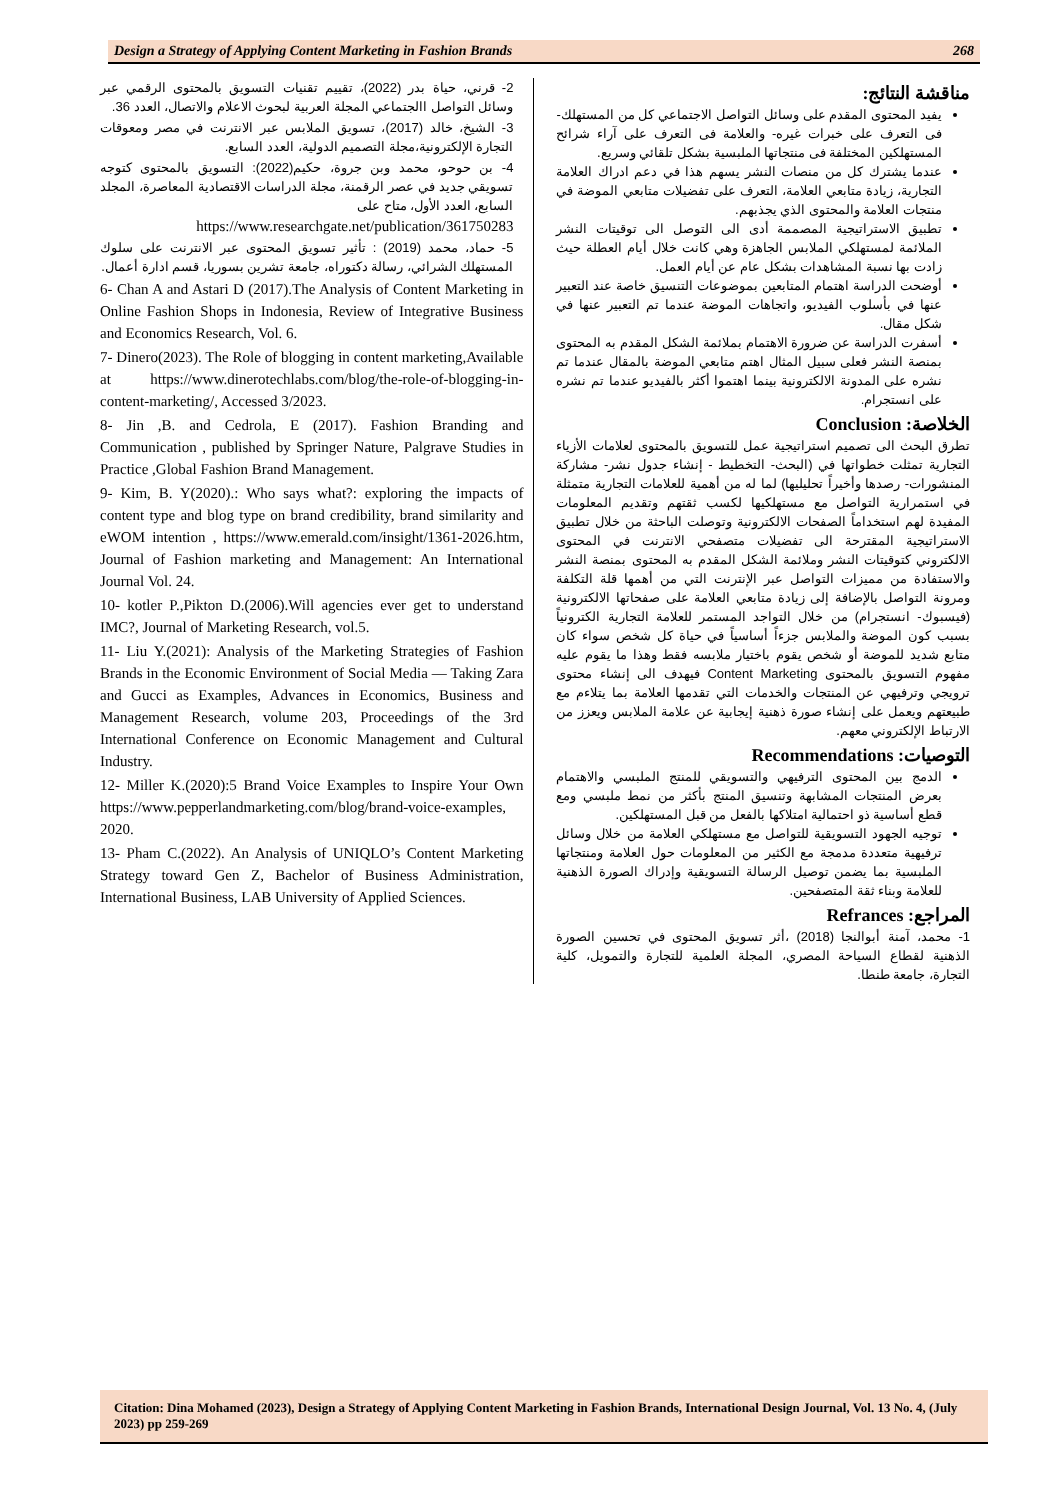Design a Strategy of Applying Content Marketing in Fashion Brands 268
مناقشة النتائج:
يفيد المحتوى المقدم على وسائل التواصل الاجتماعي كل من المستهلك- فى التعرف على خبرات غيره- والعلامة فى التعرف على آراء شرائح المستهلكين المختلفة فى منتجاتها الملبسية بشكل تلقائي وسريع.
عندما يشترك كل من منصات النشر يسهم هذا في دعم ادراك العلامة التجارية، زيادة متابعي العلامة، التعرف على تفضيلات متابعي الموضة في منتجات العلامة والمحتوى الذي يجذبهم.
تطبيق الاستراتيجية المصممة أدى الى التوصل الى توقيتات النشر الملائمة لمستهلكي الملابس الجاهزة وهي كانت خلال أيام العطلة حيث زادت بها نسبة المشاهدات بشكل عام عن أيام العمل.
أوضحت الدراسة اهتمام المتابعين بموضوعات التنسيق خاصة عند التعبير عنها في بأسلوب الفيديو، واتجاهات الموضة عندما تم التعبير عنها في شكل مقال.
أسفرت الدراسة عن ضرورة الاهتمام بملائمة الشكل المقدم به المحتوى بمنصة النشر فعلى سبيل المثال اهتم متابعي الموضة بالمقال عندما تم نشره على المدونة الالكترونية بينما اهتموا أكثر بالفيديو عندما تم نشره على انستجرام.
الخلاصة: Conclusion
تطرق البحث الى تصميم استراتيجية عمل للتسويق بالمحتوى لعلامات الأزياء التجارية تمثلت خطواتها في (البحث- التخطيط - إنشاء جدول نشر- مشاركة المنشورات- رصدها وأخيراً تحليليها) لما له من أهمية للعلامات التجارية متمثلة في استمرارية التواصل مع مستهلكيها لكسب ثقتهم وتقديم المعلومات المفيدة لهم استخداماً الصفحات الالكترونية وتوصلت الباحثة من خلال تطبيق الاستراتيجية المقترحة الى تفضيلات متصفحي الانترنت في المحتوى الالكتروني كتوقيتات النشر وملائمة الشكل المقدم به المحتوى بمنصة النشر والاستفادة من مميزات التواصل عبر الإنترنت التي من أهمها قلة التكلفة ومرونة التواصل بالإضافة إلى زيادة متابعي العلامة على صفحاتها الالكترونية (فيسبوك- انستجرام) من خلال التواجد المستمر للعلامة التجارية الكترونياً بسبب كون الموضة والملابس جزءاً أساسياً في حياة كل شخص سواء كان متابع شديد للموضة أو شخص يقوم باختيار ملابسه فقط وهذا ما يقوم عليه مفهوم التسويق بالمحتوى Content Marketing فيهدف الى إنشاء محتوى ترويجي وترفيهي عن المنتجات والخدمات التي تقدمها العلامة بما يتلاءم مع طبيعتهم ويعمل على إنشاء صورة ذهنية إيجابية عن علامة الملابس ويعزز من الارتباط الإلكتروني معهم.
التوصيات: Recommendations
الدمج بين المحتوى الترفيهي والتسويقي للمنتج الملبسي والاهتمام بعرض المنتجات المشابهة وتنسيق المنتج بأكثر من نمط ملبسي ومع قطع أساسية ذو احتمالية امتلاكها بالفعل من قبل المستهلكين.
توجيه الجهود التسويقية للتواصل مع مستهلكي العلامة من خلال وسائل ترفيهية متعددة مدمجة مع الكثير من المعلومات حول العلامة ومنتجاتها الملبسية بما يضمن توصيل الرسالة التسويقية وإدراك الصورة الذهنية للعلامة وبناء ثقة المتصفحين.
المراجع: Refrances
1- محمد، آمنة أبوالنجا (2018) ،أثر تسويق المحتوى في تحسين الصورة الذهنية لقطاع السياحة المصري، المجلة العلمية للتجارة والتمويل، كلية التجارة، جامعة طنطا.
2- قرني، حياة بدر (2022)، تقييم تقنيات التسويق بالمحتوى الرقمي عبر وسائل التواصل االجتماعي المجلة العربية لبحوث الاعلام والاتصال، العدد 36.
3- الشيخ، خالد (2017)، تسويق الملابس عبر الانترنت في مصر ومعوقات التجارة الإلكترونية،مجلة التصميم الدولية، العدد السابع.
4- بن حوحو، محمد وبن جروة، حكيم(2022): التسويق بالمحتوى كتوجه تسويقي جديد في عصر الرقمنة، مجلة الدراسات الاقتصادية المعاصرة، المجلد السابع، العدد الأول، متاح على
https://www.researchgate.net/publication/361750283
5- حماد، محمد (2019) : تأثير تسويق المحتوى عبر الانترنت على سلوك المستهلك الشرائي، رسالة دكتوراه، جامعة تشرين بسوريا، قسم ادارة أعمال.
6- Chan A and Astari D (2017).The Analysis of Content Marketing in Online Fashion Shops in Indonesia, Review of Integrative Business and Economics Research, Vol. 6.
7- Dinero(2023). The Role of blogging in content marketing,Available at https://www.dinerotechlabs.com/blog/the-role-of-blogging-in-content-marketing/, Accessed 3/2023.
8- Jin ,B. and Cedrola, E (2017). Fashion Branding and Communication , published by Springer Nature, Palgrave Studies in Practice ,Global Fashion Brand Management.
9- Kim, B. Y(2020).: Who says what?: exploring the impacts of content type and blog type on brand credibility, brand similarity and eWOM intention , https://www.emerald.com/insight/1361-2026.htm, Journal of Fashion marketing and Management: An International Journal Vol. 24.
10- kotler P.,Pikton D.(2006).Will agencies ever get to understand IMC?, Journal of Marketing Research, vol.5.
11- Liu Y.(2021): Analysis of the Marketing Strategies of Fashion Brands in the Economic Environment of Social Media — Taking Zara and Gucci as Examples, Advances in Economics, Business and Management Research, volume 203, Proceedings of the 3rd International Conference on Economic Management and Cultural Industry.
12- Miller K.(2020):5 Brand Voice Examples to Inspire Your Own https://www.pepperlandmarketing.com/blog/brand-voice-examples, 2020.
13- Pham C.(2022). An Analysis of UNIQLO’s Content Marketing Strategy toward Gen Z, Bachelor of Business Administration, International Business, LAB University of Applied Sciences.
Citation: Dina Mohamed (2023), Design a Strategy of Applying Content Marketing in Fashion Brands, International Design Journal, Vol. 13 No. 4, (July 2023) pp 259-269